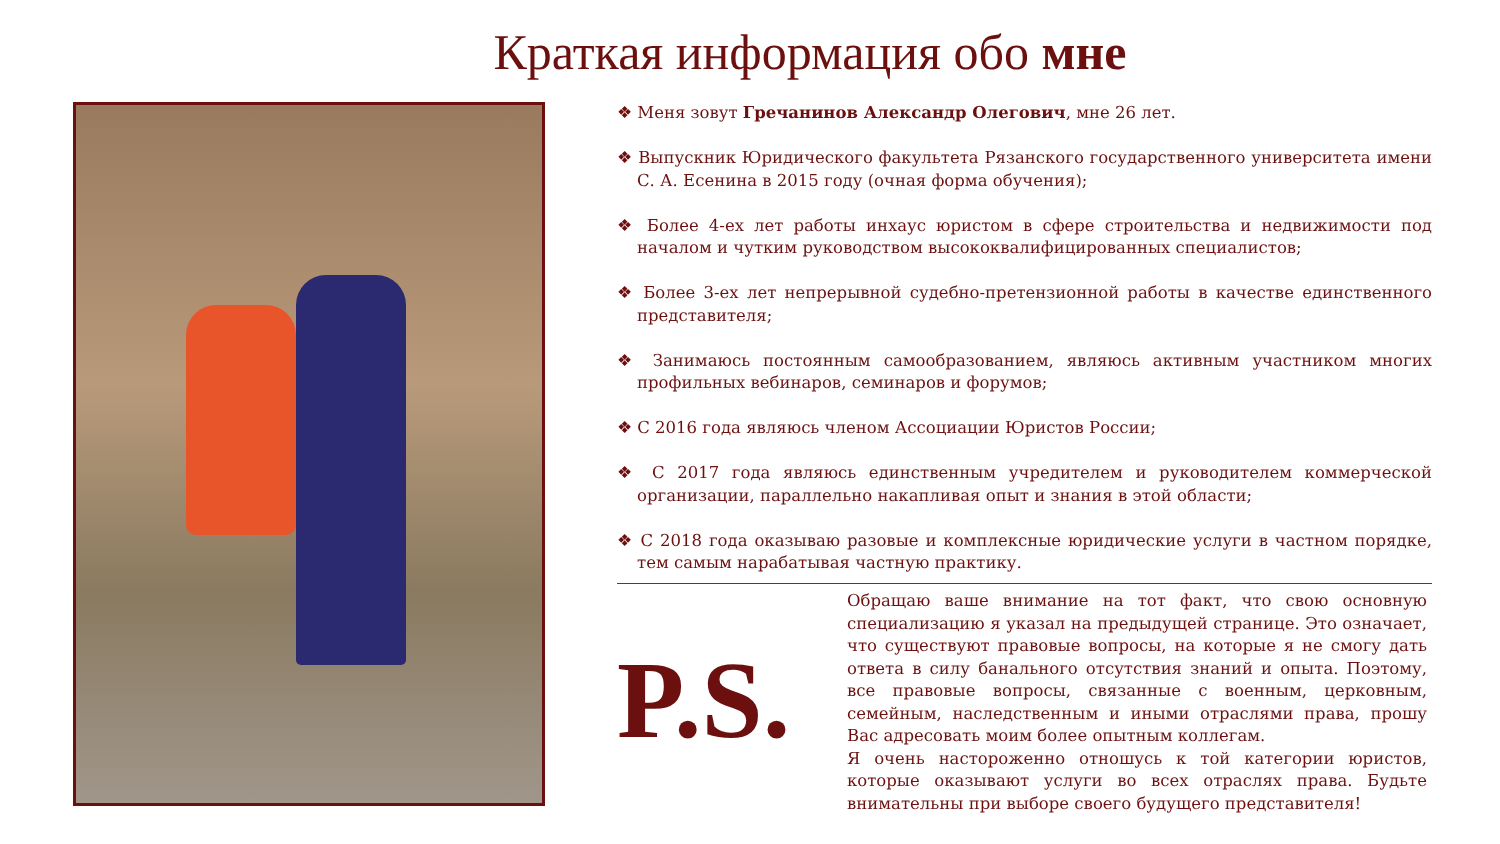Краткая информация обо мне
❖ Меня зовут Гречанинов Александр Олегович, мне 26 лет.
❖ Выпускник Юридического факультета Рязанского государственного университета имени С. А. Есенина в 2015 году (очная форма обучения);
❖ Более 4-ех лет работы инхаус юристом в сфере строительства и недвижимости под началом и чутким руководством высококвалифицированных специалистов;
❖ Более 3-ех лет непрерывной судебно-претензионной работы в качестве единственного представителя;
❖ Занимаюсь постоянным самообразованием, являюсь активным участником многих профильных вебинаров, семинаров и форумов;
❖ С 2016 года являюсь членом Ассоциации Юристов России;
❖ С 2017 года являюсь единственным учредителем и руководителем коммерческой организации, параллельно накапливая опыт и знания в этой области;
❖ С 2018 года оказываю разовые и комплексные юридические услуги в частном порядке, тем самым нарабатывая частную практику.
P.S.
Обращаю ваше внимание на тот факт, что свою основную специализацию я указал на предыдущей странице. Это означает, что существуют правовые вопросы, на которые я не смогу дать ответа в силу банального отсутствия знаний и опыта. Поэтому, все правовые вопросы, связанные с военным, церковным, семейным, наследственным и иными отраслями права, прошу Вас адресовать моим более опытным коллегам.
Я очень настороженно отношусь к той категории юристов, которые оказывают услуги во всех отраслях права. Будьте внимательны при выборе своего будущего представителя!